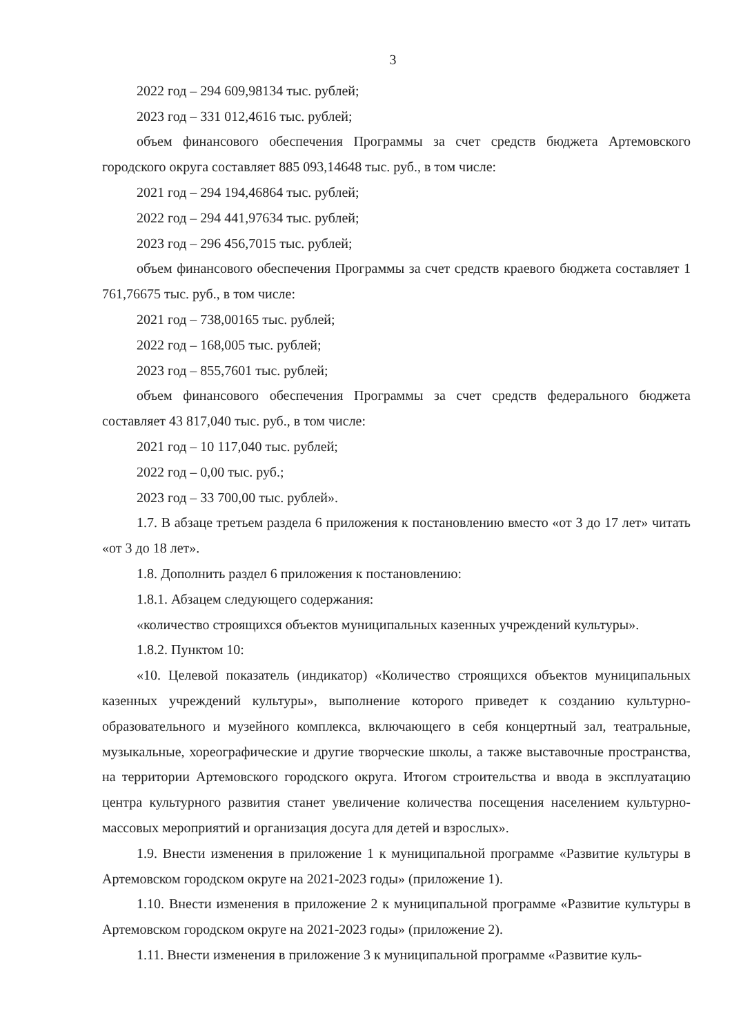3
2022 год – 294 609,98134 тыс. рублей;
2023 год – 331 012,4616 тыс. рублей;
объем финансового обеспечения Программы за счет средств бюджета Артемовского городского округа составляет 885 093,14648 тыс. руб., в том числе:
2021 год – 294 194,46864 тыс. рублей;
2022 год – 294 441,97634 тыс. рублей;
2023 год – 296 456,7015 тыс. рублей;
объем финансового обеспечения Программы за счет средств краевого бюджета составляет 1 761,76675 тыс. руб., в том числе:
2021 год – 738,00165 тыс. рублей;
2022 год – 168,005 тыс. рублей;
2023 год – 855,7601 тыс. рублей;
объем финансового обеспечения Программы за счет средств федерального бюджета составляет 43 817,040 тыс. руб., в том числе:
2021 год – 10 117,040 тыс. рублей;
2022 год – 0,00 тыс. руб.;
2023 год – 33 700,00 тыс. рублей».
1.7. В абзаце третьем раздела 6 приложения к постановлению вместо «от 3 до 17 лет» читать «от 3 до 18 лет».
1.8. Дополнить раздел 6 приложения к постановлению:
1.8.1. Абзацем следующего содержания:
«количество строящихся объектов муниципальных казенных учреждений культуры».
1.8.2. Пунктом 10:
«10. Целевой показатель (индикатор) «Количество строящихся объектов муниципальных казенных учреждений культуры», выполнение которого приведет к созданию культурно-образовательного и музейного комплекса, включающего в себя концертный зал, театральные, музыкальные, хореографические и другие творческие школы, а также выставочные пространства, на территории Артемовского городского округа. Итогом строительства и ввода в эксплуатацию центра культурного развития станет увеличение количества посещения населением культурно-массовых мероприятий и организация досуга для детей и взрослых».
1.9. Внести изменения в приложение 1 к муниципальной программе «Развитие культуры в Артемовском городском округе на 2021-2023 годы» (приложение 1).
1.10. Внести изменения в приложение 2 к муниципальной программе «Развитие культуры в Артемовском городском округе на 2021-2023 годы» (приложение 2).
1.11. Внести изменения в приложение 3 к муниципальной программе «Развитие куль-